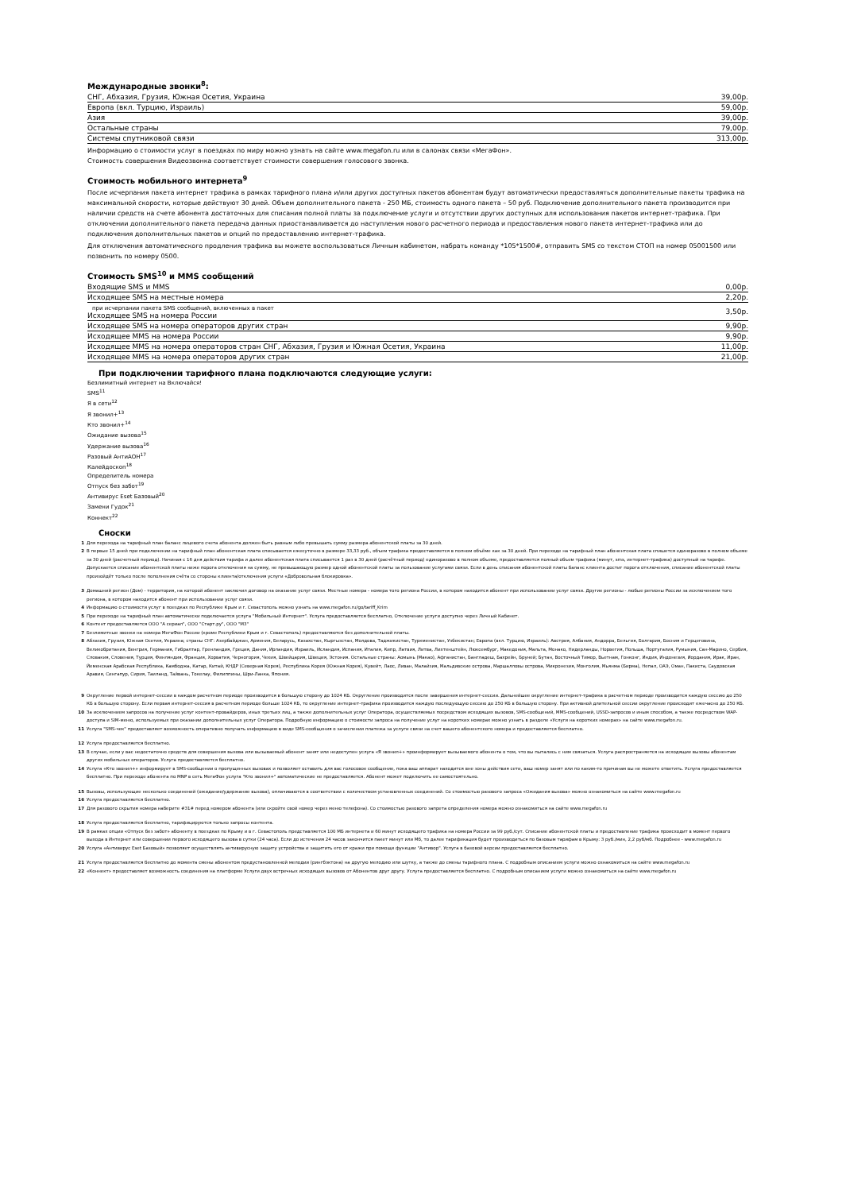Международные звонки<sup>8</sup>:
| СНГ, Абхазия, Грузия, Южная Осетия, Украина | 39,00р. |
| Европа (вкл. Турцию, Израиль) | 59,00р. |
| Азия | 39,00р. |
| Остальные страны | 79,00р. |
| Системы спутниковой связи | 313,00р. |
Информацию о стоимости услуг в поездках по миру можно узнать на сайте www.megafon.ru или в салонах связи «МегаФон».
Стоимость совершения Видеозвонка соответствует стоимости совершения голосового звонка.
Стоимость мобильного интернета<sup>9</sup>
После исчерпания пакета интернет трафика в рамках тарифного плана и/или других доступных пакетов абонентам будут автоматически предоставляться дополнительные пакеты трафика на максимальной скорости, которые действуют 30 дней. Объем дополнительного пакета - 250 МБ, стоимость одного пакета – 50 руб. Подключение дополнительного пакета производится при наличии средств на счете абонента достаточных для списания полной платы за подключение услуги и отсутствии других доступных для использования пакетов интернет-трафика. При отключении дополнительного пакета передача данных приостанавливается до наступления нового расчетного периода и предоставления нового пакета интернет-трафика или до подключения дополнительных пакетов и опций по предоставлению интернет-трафика.
Для отключения автоматического продления трафика вы можете воспользоваться Личным кабинетом, набрать команду *105*1500#, отправить SMS со текстом СТОП на номер 05001500 или позвонить по номеру 0500.
Стоимость SMS<sup>10</sup> и MMS сообщений
| Входящие SMS и MMS | 0,00р. |
| Исходящее SMS на местные номера | 2,20р. |
| при исчерпании пакета SMS сообщений, включенных в пакет Исходящее SMS на номера России | 3,50р. |
| Исходящее SMS на номера операторов других стран | 9,90р. |
| Исходящее MMS на номера России | 9,90р. |
| Исходящее MMS на номера операторов стран СНГ, Абхазия, Грузия и Южная Осетия, Украина | 11,00р. |
| Исходящее MMS на номера операторов других стран | 21,00р. |
При подключении тарифного плана подключаются следующие услуги:
Безлимитный интернет на Включайся!
SMS<sup>11</sup>
Я в сети<sup>12</sup>
Я звонил+<sup>13</sup>
Кто звонил+<sup>14</sup>
Ожидание вызова<sup>15</sup>
Удержание вызова<sup>16</sup>
Разовый АнтиАОН<sup>17</sup>
Калейдоскоп<sup>18</sup>
Определитель номера
Отпуск без забот<sup>19</sup>
Антивирус Eset Базовый<sup>20</sup>
Замени Гудок<sup>21</sup>
Коннект<sup>22</sup>
Сноски
1 Для перехода на тарифный план баланс лицевого счета абонента должен быть равным либо превышать сумму размера абонентской платы за 30 дней.
2 В первые 15 дней при подключении на тарифный план абонентская плата списывается ежесуточно в размере 33,33 руб., объем трафика предоставляется в полном объёме как за 30 дней. При переходе на тарифный план абонентская плата спишется единоразово в полном объеме за 30 дней (расчетный период). Начиная с 16 дня действия тарифа и далее абонентская плата списывается 1 раз в 30 дней (расчётный период) единоразово в полном объеме, предоставляется полный объем трафика (минут, sms, интернет-трафика) доступный на тарифе. Допускается списание абонентской платы ниже порога отключения на сумму, не превышающую размер одной абонентской платы за пользование услугами связи. Если в день списания абонентской платы баланс клиента достиг порога отключения, списание абонентской платы произойдёт только после пополнения счёта со стороны клиента/отключения услуги «Добровольная блокировка».
3 Домашний регион (Дом) - территория, на которой абонент заключил договор на оказание услуг связи. Местные номера - номера того региона России, в котором находится абонент при использовании услуг связи. Другие регионы - любые регионы России за исключением того региона, в котором находится абонент при использовании услуг связи.
4 Информацию о стоимости услуг в поездках по Республике Крым и г. Севастополь можно узнать на www.megafon.ru/go/tariff_Krim
5 При переходе на тарифный план автоматически подключается услуга "Мобильный Интернет". Услуга предоставляется бесплатно, Отключение услуги доступно через Личный Кабинет.
6 Контент предоставляется ООО "А сериал", ООО "Старт.ру", ООО "М3"
7 Безлимитные звонки на номера МегаФон России (кроме Республики Крым и г. Севастополь) предоставляются без дополнительной платы.
8 Абхазия, Грузия, Южная Осетия, Украина; страны СНГ: Азербайджан, Армения, Беларусь, Казахстан, Кыргызстан, Молдова, Таджикистан, Туркменистан, Узбекистан; Европа (вкл. Турцию, Израиль): Австрия, Албания, Андорра, Бельгия, Болгария, Босния и Герцеговина, Великобритания, Венгрия, Германия, Гибралтар, Гренландия, Греция, Дания, Ирландия, Израиль, Исландия, Испания, Италия, Кипр, Латвия, Литва, Лихтенштейн, Люксембург, Македония, Мальта, Монако, Нидерланды, Норвегия, Польша, Португалия, Румыния, Сан-Марино, Сербия, Словакия, Словения, Турция, Финляндия, Франция, Хорватия, Черногория, Чехия, Швейцария, Швеция, Эстония. Остальные страны: Аомынь (Макао), Афганистан, Бангладеш, Бахрейн, Бруней; Бутан, Восточный Тимор, Вьетнам, Гонконг, Индия, Индонезия, Иордания, Ирак, Иран, Йеменская Арабская Республика, Камбоджа, Катар, Китай, КНДР (Северная Корея), Республика Корея (Южная Корея), Кувейт, Лаос, Ливан, Малайзия, Мальдивские острова, Маршалловы острова, Микронезия, Монголия, Мьянма (Бирма), Непал, ОАЭ, Оман, Пакиста, Саудовская Аравия, Сингапур, Сирия, Таиланд, Тайвань, Токелау, Филиппины, Шри-Ланка, Япония.
9 Округление первой интернет-сессии в каждом расчетном периоде производится в большую сторону до 1024 КБ. Округление производится после завершения интернет-сессии. Дальнейшее округление интернет-трафика в расчетном периоде производится каждую сессию до 250 КБ в большую сторону. Если первая интернет-сессия в расчетном периоде больше 1024 КБ, то округление интернет-трафика производится каждую последующую сессию до 250 КБ в большую сторону. При активной длительной сессии округление происходит ежечасно до 250 КБ.
10 За исключением запросов на получение услуг контент-провайдеров, иных третьих лиц, а также дополнительных услуг Оператора, осуществляемых посредством исходящих вызовов, SMS-сообщений, MMS-сообщений, USSD-запросов и иным способом, а также посредством WAP-доступа и SIM-меню, используемых при оказании дополнительных услуг Оператора. Подробную информацию о стоимости запроса на получение услуг на коротких номерах можно узнать в разделе «Услуги на коротких номерах» на сайте www.megafon.ru.
11 Услуга "SMS-чек" предоставляет возможность оперативно получать информацию в виде SMS-сообщения о зачислении платежа за услуги связи на счет вашего абонентского номера и предоставляется бесплатно.
12 Услуга предоставляется бесплатно.
13 В случае, если у вас недостаточно средств для совершения вызова или вызываемый абонент занят или недоступен услуга «Я звонил+» проинформирует вызываемого абонента о том, что вы пытались с ним связаться. Услуга распространяется на исходящие вызовы абонентам других мобильных операторов. Услуга предоставляется бесплатно.
14 Услуга «Кто звонил+» информирует в SMS-сообщении о пропущенных вызовах и позволяет оставить для вас голосовое сообщение, пока ваш аппарат находится вне зоны действия сети, ваш номер занят или по каким-то причинам вы не можете ответить. Услуга предоставляется бесплатно. При переходе абонента по MNP в сеть МегаФон услуга "Кто звонил+" автоматические не предоставляется. Абонент может подключить ее самостоятельно.
15 Вызовы, использующие несколько соединений (ожидание/удержание вызова), оплачиваются в соответствии с количеством установленных соединений. Со стоимостью разового запроса «Ожидания вызова» можно ознакомиться на сайте www.megafon.ru
16 Услуга предоставляется бесплатно.
17 Для разового скрытия номера наберите #31# перед номером абонента (или скройте свой номер через меню телефона). Со стоимостью разового запрета определения номера можно ознакомиться на сайте www.megafon.ru
18 Услуга предоставляется бесплатно, тарифицируются только запросы контента.
19 В рамках опции «Отпуск без забот» абоненту в поездках по Крыму и в г. Севастополь представляется 100 МБ интернета и 60 минут исходящего трафика на номера России за 99 руб./сут. Списание абонентской платы и предоставление трафика происходит в момент первого выхода в Интернет или совершении первого исходящего вызова в сутки (24 часа). Если до истечения 24 часов закончится пакет минут или Мб, то далее тарификация будет производиться по базовым тарифам в Крыму: 3 руб./мин, 2,2 руб/мб. Подробнее - www.megafon.ru
20 Услуга «Антивирус Eset Базовый» позволяет осуществлять антивирусную защиту устройства и защитить его от кражи при помощи функции "Антивор". Услуга в базовой версии предоставляется бесплатно.
21 Услуга предоставляется бесплатно до момента смены абонентом предустановленной мелодии (рингбэктона) на другую мелодию или шутку, а также до смены тарифного плана. С подробным описанием услуги можно ознакомиться на сайте www.megafon.ru
22 «Коннект» предоставляет возможность соединения на платформе Услуги двух встречных исходящих вызовов от Абонентов друг другу. Услуга предоставляется бесплатно. С подробным описанием услуги можно ознакомиться на сайте www.megafon.ru